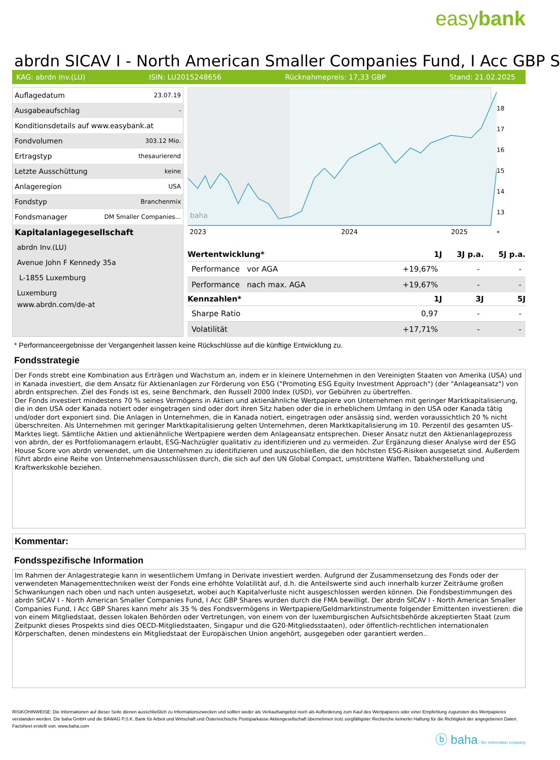easybank
abrdn SICAV I - North American Smaller Companies Fund, I Acc GBP S
KAG: abrdn Inv.(LU) ISIN: LU2015248656 Rücknahmepreis: 17,33 GBP Stand: 21.02.2025
| Auflagedatum | 23.07.19 |
| Ausgabeaufschlag | - |
| Konditionsdetails auf www.easybank.at | |
| Fondvolumen | 303.12 Mio. |
| Ertragstyp | thesaurierend |
| Letzte Ausschüttung | keine |
| Anlageregion | USA |
| Fondstyp | Branchenmix |
| Fondsmanager | DM Smaller Companies... |
| Kapitalanlagegesellschaft | |
| abrdn Inv.(LU) | |
| Avenue John F Kennedy 35a | |
| L-1855 Luxemburg | |
| Luxemburg | |
| www.abrdn.com/de-at | |
2023
2024
2025
baha
18
17
16
15
14
13
*
| Wertentwicklung* | 1J | 3J p.a. | 5J p.a. |
| --- | --- | --- | --- |
| Performance vor AGA | +19,67% | - | - |
| Performance nach max. AGA | +19,67% | - | - |
| Kennzahlen* | 1J | 3J | 5J |
| Sharpe Ratio | 0,97 | - | - |
| Volatilität | +17,71% | - | - |
* Performanceergebnisse der Vergangenheit lassen keine Rückschlüsse auf die künftige Entwicklung zu.
Fondsstrategie
Der Fonds strebt eine Kombination aus Erträgen und Wachstum an, indem er in kleinere Unternehmen in den Vereinigten Staaten von Amerika (USA) und in Kanada investiert, die dem Ansatz für Aktienanlagen zur Förderung von ESG ("Promoting ESG Equity Investment Approach") (der "Anlageansatz") von abrdn entsprechen. Ziel des Fonds ist es, seine Benchmark, den Russell 2000 Index (USD), vor Gebühren zu übertreffen.
Der Fonds investiert mindestens 70 % seines Vermögens in Aktien und aktienähnliche Wertpapiere von Unternehmen mit geringer Marktkapitalisierung, die in den USA oder Kanada notiert oder eingetragen sind oder dort ihren Sitz haben oder die in erheblichem Umfang in den USA oder Kanada tätig und/oder dort exponiert sind. Die Anlagen in Unternehmen, die in Kanada notiert, eingetragen oder ansässig sind, werden voraussichtlich 20 % nicht überschreiten. Als Unternehmen mit geringer Marktkapitalisierung gelten Unternehmen, deren Marktkapitalisierung im 10. Perzentil des gesamten US-Marktes liegt. Sämtliche Aktien und aktienähnliche Wertpapiere werden dem Anlageansatz entsprechen. Dieser Ansatz nutzt den Aktienanlageprozess von abrdn, der es Portfoliomanagern erlaubt, ESG-Nachzügler qualitativ zu identifizieren und zu vermeiden. Zur Ergänzung dieser Analyse wird der ESG House Score von abrdn verwendet, um die Unternehmen zu identifizieren und auszuschließen, die den höchsten ESG-Risiken ausgesetzt sind. Außerdem führt abrdn eine Reihe von Unternehmensausschlüssen durch, die sich auf den UN Global Compact, umstrittene Waffen, Tabakherstellung und Kraftwerkskohle beziehen.
Kommentar:
Fondsspezifische Information
Im Rahmen der Anlagestrategie kann in wesentlichem Umfang in Derivate investiert werden. Aufgrund der Zusammensetzung des Fonds oder der verwendeten Managementtechniken weist der Fonds eine erhöhte Volatilität auf, d.h. die Anteilswerte sind auch innerhalb kurzer Zeiträume großen Schwankungen nach oben und nach unten ausgesetzt, wobei auch Kapitalverluste nicht ausgeschlossen werden können. Die Fondsbestimmungen des abrdn SICAV I - North American Smaller Companies Fund, I Acc GBP Shares wurden durch die FMA bewilligt. Der abrdn SICAV I - North American Smaller Companies Fund, I Acc GBP Shares kann mehr als 35 % des Fondsvermögens in Wertpapiere/Geldmarktinstrumente folgender Emittenten investieren: die von einem Mitgliedstaat, dessen lokalen Behörden oder Vertretungen, von einem von der luxemburgischen Aufsichtsbehörde akzeptierten Staat (zum Zeitpunkt dieses Prospekts sind dies OECD-Mitgliedstaaten, Singapur und die G20-Mitgliedsstaaten), oder öffentlich-rechtlichen internationalen Körperschaften, denen mindestens ein Mitgliedstaat der Europäischen Union angehört, ausgegeben oder garantiert werden..
RISIKOHINWEISE: Die Informationen auf dieser Seite dienen ausschließlich zu Informationszwecken und sollten weder als Verkaufsangebot noch als Aufforderung zum Kauf des Wertpapieres oder einer Empfehlung zugunsten des Wertpapieres verstanden werden. Die baha GmbH und die BAWAG P.S.K. Bank für Arbeit und Wirtschaft und Österreichische Postsparkasse Aktiengesellschaft übernehmen trotz sorgfältigster Recherche keinerlei Haftung für die Richtigkeit der angegebenen Daten.
Factsheet erstellt von: www.baha.com
ⓑ baha the information company